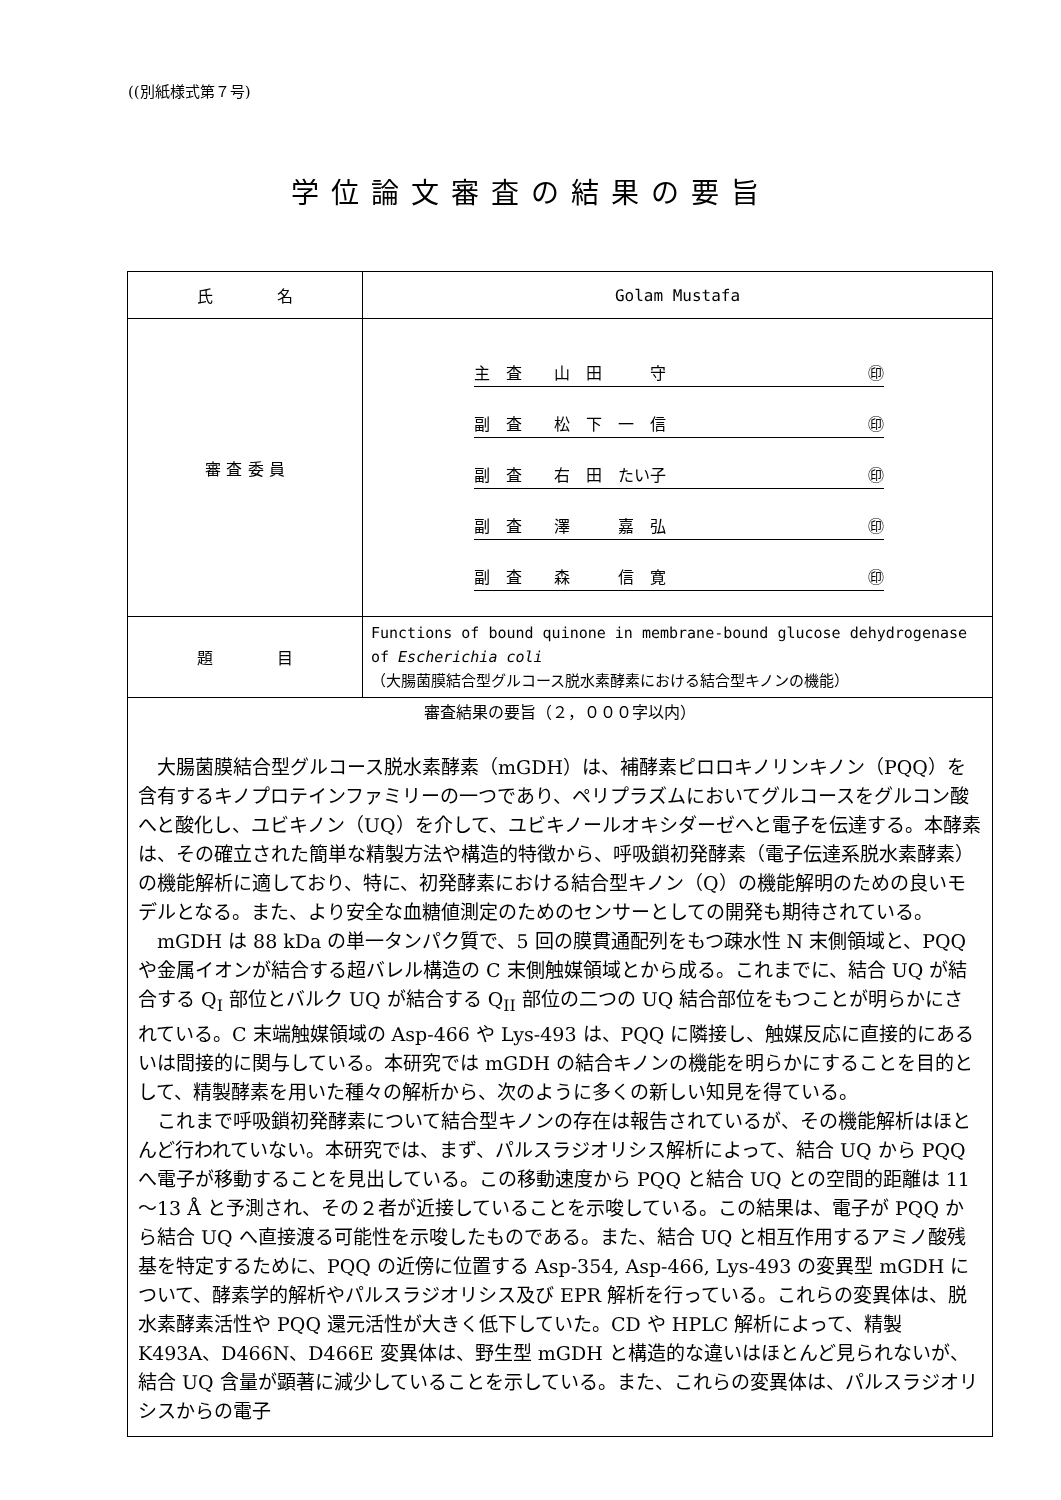((別紙様式第７号)
学位論文審査の結果の要旨
| 氏 名 | Golam Mustafa |
| 審 査 委 員 | 主 査 山 田 守 ㊞ 副 査 松 下 一 信 ㊞ 副 査 右 田 たい子 ㊞ 副 査 澤 嘉 弘 ㊞ 副 査 森 信 寛 ㊞ |
| 題 目 | Functions of bound quinone in membrane-bound glucose dehydrogenase of Escherichia coli （大腸菌膜結合型グルコース脱水素酵素における結合型キノンの機能） |
| 審査結果の要旨（２，０００字以内） 大腸菌膜結合型グルコース脱水素酵素（mGDH）は、補酵素ピロロキノリンキノン（PQQ）を含有するキノプロテインファミリーの一つであり、ペリプラズムにおいてグルコースをグルコン酸へと酸化し、ユビキノン（UQ）を介して、ユビキノールオキシダーゼへと電子を伝達する。本酵素は、その確立された簡単な精製方法や構造的特徴から、呼吸鎖初発酵素（電子伝達系脱水素酵素）の機能解析に適しており、特に、初発酵素における結合型キノン（Q）の機能解明のための良いモデルとなる。また、より安全な血糖値測定のためのセンサーとしての開発も期待されている。 mGDH は 88 kDa の単一タンパク質で、5 回の膜貫通配列をもつ疎水性 N 末側領域と、PQQ や金属イオンが結合する超バレル構造の C 末側触媒領域とから成る。これまでに、結合 UQ が結合する Q<sub>I</sub> 部位とバルク UQ が結合する Q<sub>II</sub> 部位の二つの UQ 結合部位をもつことが明らかにされている。C 末端触媒領域の Asp-466 や Lys-493 は、PQQ に隣接し、触媒反応に直接的にあるいは間接的に関与している。本研究では mGDH の結合キノンの機能を明らかにすることを目的として、精製酵素を用いた種々の解析から、次のように多くの新しい知見を得ている。 これまで呼吸鎖初発酵素について結合型キノンの存在は報告されているが、その機能解析はほとんど行われていない。本研究では、まず、パルスラジオリシス解析によって、結合 UQ から PQQ へ電子が移動することを見出している。この移動速度から PQQ と結合 UQ との空間的距離は 11～13 Å と予測され、その２者が近接していることを示唆している。この結果は、電子が PQQ から結合 UQ へ直接渡る可能性を示唆したものである。また、結合 UQ と相互作用するアミノ酸残基を特定するために、PQQ の近傍に位置する Asp-354, Asp-466, Lys-493 の変異型 mGDH について、酵素学的解析やパルスラジオリシス及び EPR 解析を行っている。これらの変異体は、脱水素酵素活性や PQQ 還元活性が大きく低下していた。CD や HPLC 解析によって、精製 K493A、D466N、D466E 変異体は、野生型 mGDH と構造的な違いはほとんど見られないが、結合 UQ 含量が顕著に減少していることを示している。また、これらの変異体は、パルスラジオリシスからの電子 | |